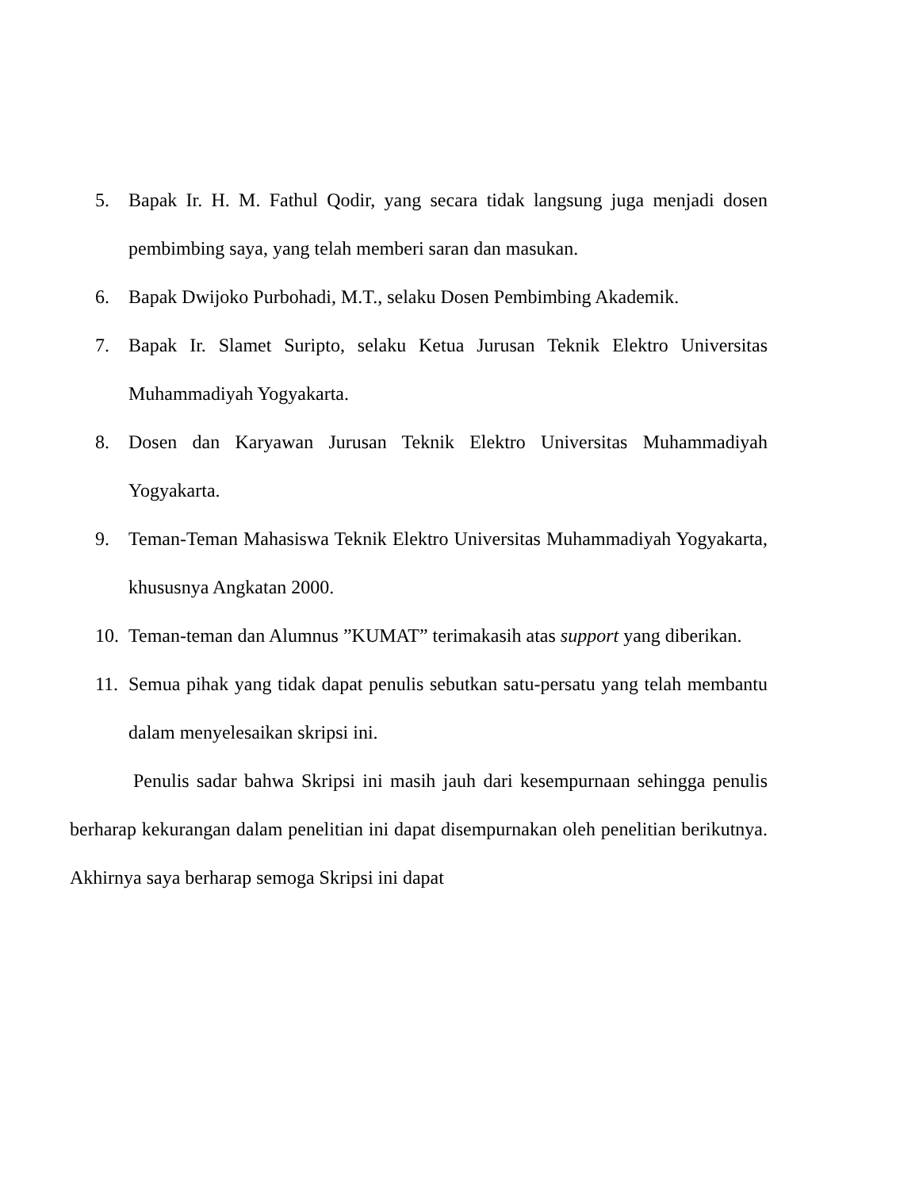5. Bapak Ir. H. M. Fathul Qodir, yang secara tidak langsung juga menjadi dosen pembimbing saya, yang telah memberi saran dan masukan.
6. Bapak Dwijoko Purbohadi, M.T., selaku Dosen Pembimbing Akademik.
7. Bapak Ir. Slamet Suripto, selaku Ketua Jurusan Teknik Elektro Universitas Muhammadiyah Yogyakarta.
8. Dosen dan Karyawan Jurusan Teknik Elektro Universitas Muhammadiyah Yogyakarta.
9. Teman-Teman Mahasiswa Teknik Elektro Universitas Muhammadiyah Yogyakarta, khususnya Angkatan 2000.
10.
Teman-teman dan Alumnus ”KUMAT” terimakasih atas support yang diberikan.
11.
Semua pihak yang tidak dapat penulis sebutkan satu-persatu yang telah membantu dalam menyelesaikan skripsi ini.
Penulis sadar bahwa Skripsi ini masih jauh dari kesempurnaan sehingga penulis berharap kekurangan dalam penelitian ini dapat disempurnakan oleh penelitian berikutnya. Akhirnya saya berharap semoga Skripsi ini dapat